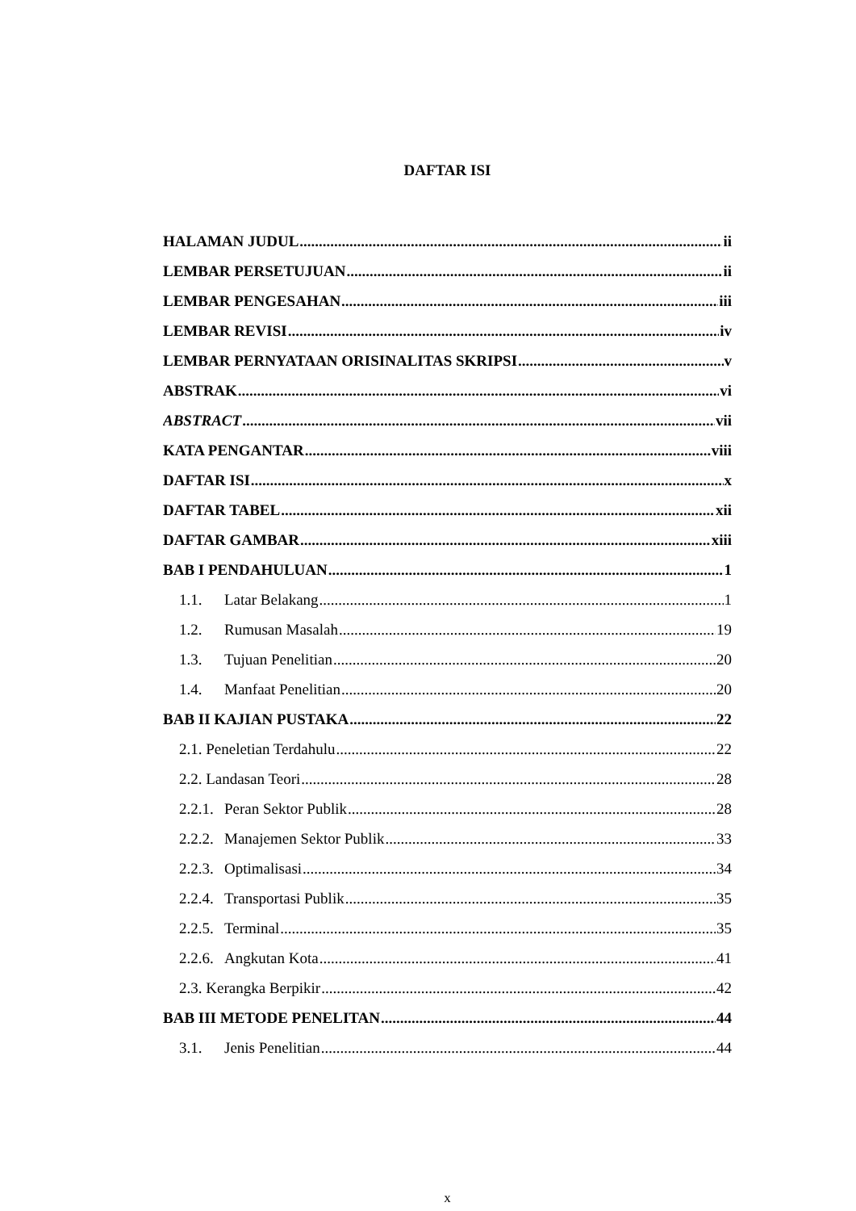DAFTAR ISI
HALAMAN JUDUL ii
LEMBAR PERSETUJUAN ii
LEMBAR PENGESAHAN iii
LEMBAR REVISI iv
LEMBAR PERNYATAAN ORISINALITAS SKRIPSI v
ABSTRAK vi
ABSTRACT vii
KATA PENGANTAR viii
DAFTAR ISI x
DAFTAR TABEL xii
DAFTAR GAMBAR xiii
BAB I PENDAHULUAN 1
1.1. Latar Belakang 1
1.2. Rumusan Masalah 19
1.3. Tujuan Penelitian 20
1.4. Manfaat Penelitian 20
BAB II KAJIAN PUSTAKA 22
2.1. Peneletian Terdahulu 22
2.2. Landasan Teori 28
2.2.1. Peran Sektor Publik 28
2.2.2. Manajemen Sektor Publik 33
2.2.3. Optimalisasi 34
2.2.4. Transportasi Publik 35
2.2.5. Terminal 35
2.2.6. Angkutan Kota 41
2.3. Kerangka Berpikir 42
BAB III METODE PENELITAN 44
3.1. Jenis Penelitian 44
x